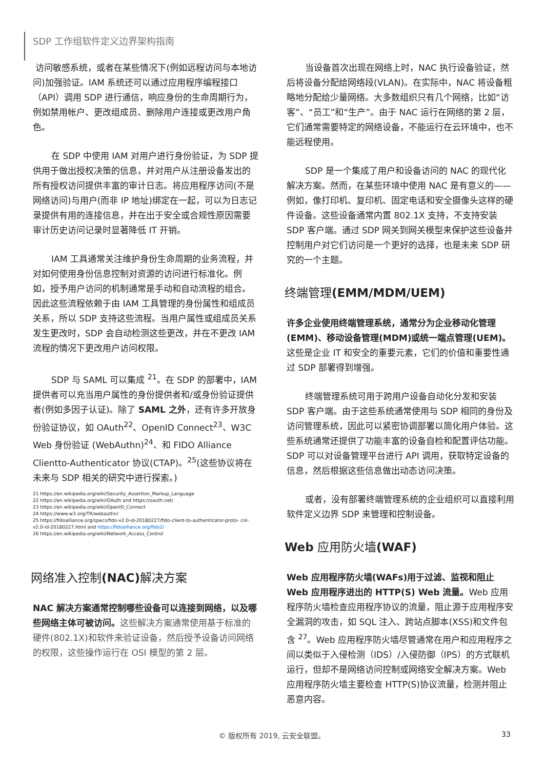SDP 工作组软件定义边界架构指南
访问敏感系统，或者在某些情况下(例如远程访问与本地访问)加强验证。IAM 系统还可以通过应用程序编程接口（API）调用 SDP 进行通信，响应身份的生命周期行为，例如禁用帐户、更改组成员、删除用户连接或更改用户角色。
在 SDP 中使用 IAM 对用户进行身份验证，为 SDP 提供用于做出授权决策的信息，并对用户从注册设备发出的所有授权访问提供丰富的审计日志。将应用程序访问(不是网络访问)与用户(而非 IP 地址)绑定在一起，可以为日志记录提供有用的连接信息，并在出于安全或合规性原因需要审计历史访问记录时显著降低 IT 开销。
IAM 工具通常关注维护身份生命周期的业务流程，并对如何使用身份信息控制对资源的访问进行标准化。例如，授予用户访问的机制通常是手动和自动流程的组合。因此这些流程依赖于由 IAM 工具管理的身份属性和组成员关系，所以 SDP 支持这些流程。当用户属性或组成员关系发生更改时，SDP 会自动检测这些更改，并在不更改 IAM 流程的情况下更改用户访问权限。
SDP 与 SAML 可以集成 <sup>21</sup>。在 SDP 的部署中，IAM 提供者可以充当用户属性的身份提供者和/或身份验证提供者(例如多因子认证)。除了 SAML 之外，还有许多开放身份验证协议，如 OAuth<sup>22</sup>、OpenID Connect<sup>23</sup>、W3C Web 身份验证 (WebAuthn)<sup>24</sup>、和 FIDO Alliance Clientto-Authenticator 协议(CTAP)。<sup>25</sup>(这些协议将在未来与 SDP 相关的研究中进行探索。)
21 https://en.wikipedia.org/wiki/Security_Assertion_Markup_Language
22 https://en.wikipedia.org/wiki/OAuth and https://oauth.net/
23 https://en.wikipedia.org/wiki/OpenID_Connect
24 https://www.w3.org/TR/webauthn/
25 https://fidoalliance.org/specs/fido-v2.0-id-20180227/fido-client-to-authenticator-proto- col-v2.0-id-20180227.html and https://fidoalliance.org/fido2/
26 https://en.wikipedia.org/wiki/Network_Access_Control
网络准入控制(NAC) 解决方案
NAC 解决方案通常控制哪些设备可以连接到网络，以及哪些网络主体可被访问。这些解决方案通常使用基于标准的硬件(802.1X)和软件来验证设备，然后授予设备访问网络的权限，这些操作运行在 OSI 模型的第 2 层。
当设备首次出现在网络上时，NAC 执行设备验证，然后将设备分配给网络段(VLAN)。在实际中，NAC 将设备粗略地分配给少量网络。大多数组织只有几个网络，比如“访客”、“员工”和“生产”。由于 NAC 运行在网络的第 2 层，它们通常需要特定的网络设备，不能运行在云环境中，也不能远程使用。
SDP 是一个集成了用户和设备访问的 NAC 的现代化解决方案。然而，在某些环境中使用 NAC 是有意义的——例如，像打印机、复印机、固定电话和安全摄像头这样的硬件设备。这些设备通常内置 802.1X 支持，不支持安装 SDP 客户端。通过 SDP 网关到网关模型来保护这些设备并控制用户对它们访问是一个更好的选择，也是未来 SDP 研究的一个主题。
终端管理(EMM/MDM/UEM)
许多企业使用终端管理系统，通常分为企业移动化管理(EMM)、移动设备管理(MDM)或统一端点管理(UEM)。这些是企业 IT 和安全的重要元素，它们的价值和重要性通过 SDP 部署得到增强。
终端管理系统可用于跨用户设备自动化分发和安装 SDP 客户端。由于这些系统通常使用与 SDP 相同的身份及访问管理系统，因此可以紧密协调部署以简化用户体验。这些系统通常还提供了功能丰富的设备自检和配置评估功能。SDP 可以对设备管理平台进行 API 调用，获取特定设备的信息，然后根据这些信息做出动态访问决策。
或者，没有部署终端管理系统的企业组织可以直接利用软件定义边界 SDP 来管理和控制设备。
Web 应用防火墙(WAF)
Web 应用程序防火墙(WAFs)用于过滤、监视和阻止 Web 应用程序进出的 HTTP(S) Web 流量。Web 应用程序防火墙检查应用程序协议的流量，阻止源于应用程序安全漏洞的攻击，如 SQL 注入、跨站点脚本(XSS)和文件包含 <sup>27</sup>。Web 应用程序防火墙尽管通常在用户和应用程序之间以类似于入侵检测（IDS）/入侵防御（IPS）的方式联机运行，但却不是网络访问控制或网络安全解决方案。Web 应用程序防火墙主要检查 HTTP(S)协议流量，检测并阻止恶意内容。
© 版权所有 2019, 云安全联盟。 33